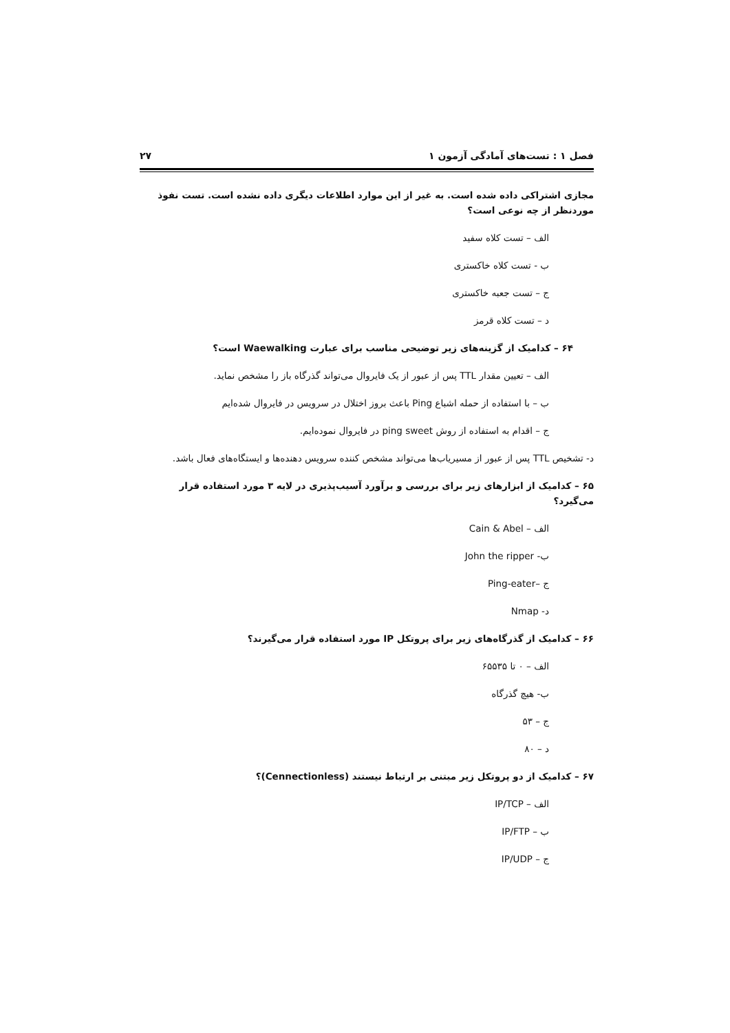فصل ۱ : تست‌های آمادگی آزمون ۱ ۲۷
مجازی اشتراکی داده شده است. به غیر از این موارد اطلاعات دیگری داده نشده است. تست نفوذ موردنظر از چه نوعی است؟
الف – تست کلاه سفید
ب - تست کلاه خاکستری
ج – تست جعبه خاکستری
د – تست کلاه قرمز
۶۴ – کدامیک از گزینه‌های زیر توضیحی مناسب برای عبارت Waewalking است؟
الف – تعیین مقدار TTL پس از عبور از یک فایروال می‌تواند گذرگاه باز را مشخص نماید.
ب – با استفاده از حمله اشباع Ping باعث بروز اختلال در سرویس در فایروال شده‌ایم
ج – اقدام به استفاده از روش ping sweet در فایروال نموده‌ایم.
د- تشخیص TTL پس از عبور از مسیریاب‌ها می‌تواند مشخص کننده سرویس دهنده‌ها و ایستگاه‌های فعال باشد.
۶۵ – کدامیک از ابزارهای زیر برای بررسی و برآورد آسیب‌پذیری در لایه ۳ مورد استفاده قرار می‌گیرد؟
الف – Cain & Abel
ب- John the ripper
ج –Ping-eater
د- Nmap
۶۶ – کدامیک از گذرگاه‌های زیر برای پروتکل IP مورد استفاده قرار می‌گیرند؟
الف – ۰ تا ۶۵۵۳۵
ب- هیچ گذرگاه
ج – ۵۳
د – ۸۰
۶۷ – کدامیک از دو پروتکل زیر مبتنی بر ارتباط نیستند (Cennectionless)؟
الف – IP/TCP
ب – IP/FTP
ج – IP/UDP